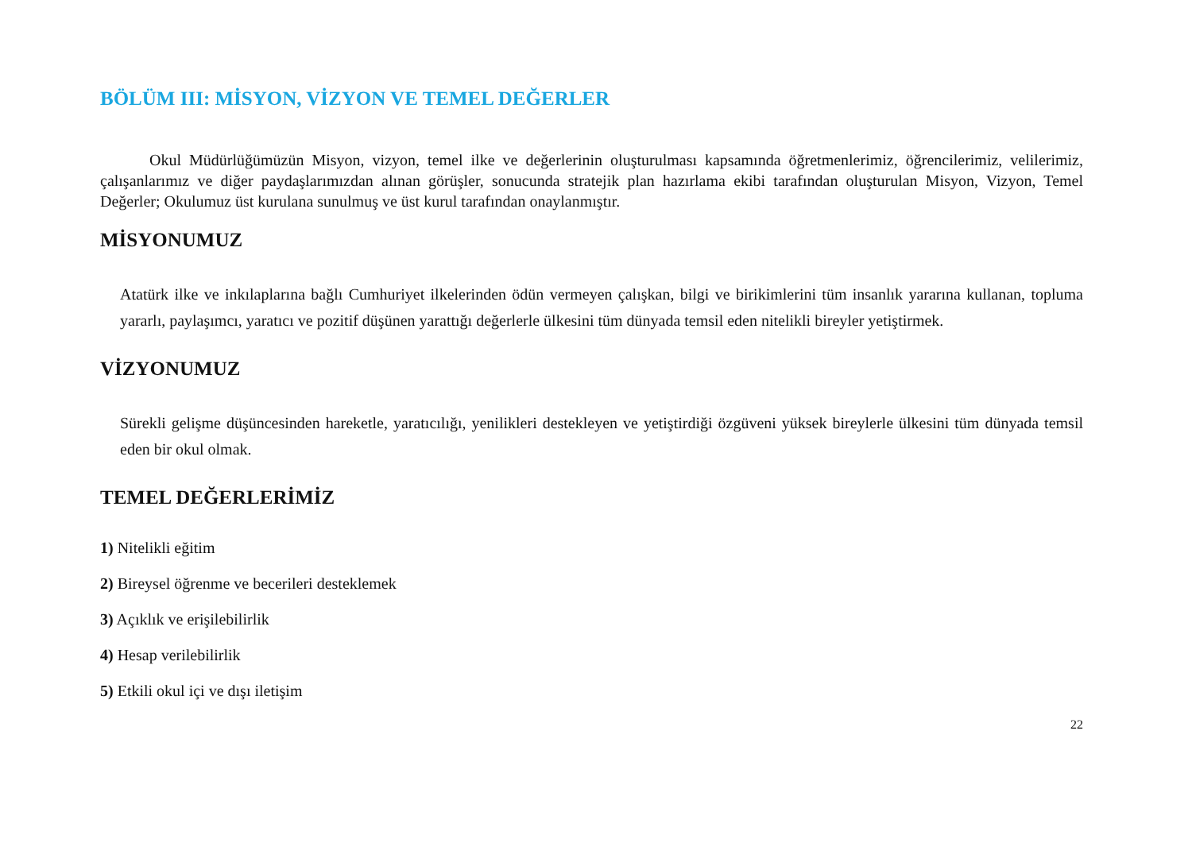BÖLÜM III: MİSYON, VİZYON VE TEMEL DEĞERLER
Okul Müdürlüğümüzün Misyon, vizyon, temel ilke ve değerlerinin oluşturulması kapsamında öğretmenlerimiz, öğrencilerimiz, velilerimiz, çalışanlarımız ve diğer paydaşlarımızdan alınan görüşler, sonucunda stratejik plan hazırlama ekibi tarafından oluşturulan Misyon, Vizyon, Temel Değerler; Okulumuz üst kurulana sunulmuş ve üst kurul tarafından onaylanmıştır.
MİSYONUMUZ
Atatürk ilke ve inkılaplarına bağlı Cumhuriyet ilkelerinden ödün vermeyen çalışkan, bilgi ve birikimlerini tüm insanlık yararına kullanan, topluma yararlı, paylaşımcı, yaratıcı ve pozitif düşünen yarattığı değerlerle ülkesini tüm dünyada temsil eden nitelikli bireyler yetiştirmek.
VİZYONUMUZ
Sürekli gelişme düşüncesinden hareketle, yaratıcılığı, yenilikleri destekleyen ve yetiştirdiği özgüveni yüksek bireylerle ülkesini tüm dünyada temsil eden bir okul olmak.
TEMEL DEĞERLERİMİZ
1) Nitelikli eğitim
2) Bireysel öğrenme ve becerileri desteklemek
3) Açıklık ve erişilebilirlik
4) Hesap verilebilirlik
5) Etkili okul içi ve dışı iletişim
22